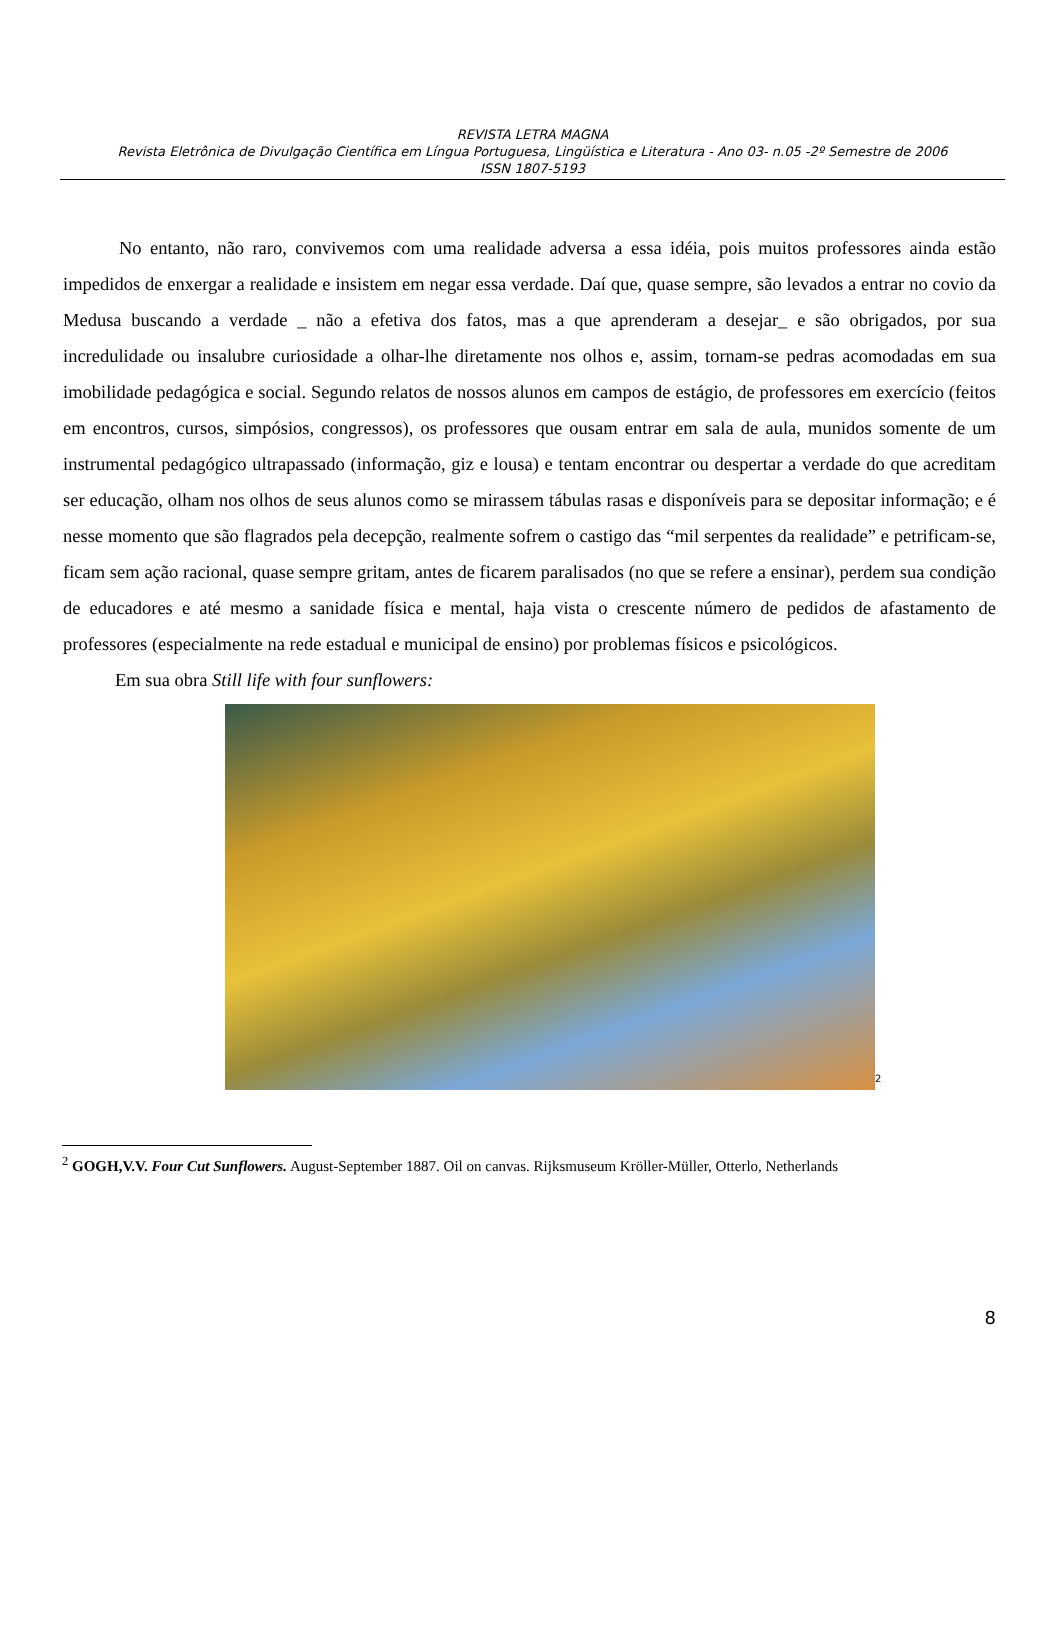REVISTA LETRA MAGNA
Revista Eletrônica de Divulgação Científica em Língua Portuguesa, Lingüística e Literatura - Ano 03- n.05 -2º Semestre de 2006
ISSN 1807-5193
No entanto, não raro, convivemos com uma realidade adversa a essa idéia, pois muitos professores ainda estão impedidos de enxergar a realidade e insistem em negar essa verdade. Daí que, quase sempre, são levados a entrar no covio da Medusa buscando a verdade _ não a efetiva dos fatos, mas a que aprenderam a desejar_ e são obrigados, por sua incredulidade ou insalubre curiosidade a olhar-lhe diretamente nos olhos e, assim, tornam-se pedras acomodadas em sua imobilidade pedagógica e social. Segundo relatos de nossos alunos em campos de estágio, de professores em exercício (feitos em encontros, cursos, simpósios, congressos), os professores que ousam entrar em sala de aula, munidos somente de um instrumental pedagógico ultrapassado (informação, giz e lousa) e tentam encontrar ou despertar a verdade do que acreditam ser educação, olham nos olhos de seus alunos como se mirassem tábulas rasas e disponíveis para se depositar informação; e é nesse momento que são flagrados pela decepção, realmente sofrem o castigo das “mil serpentes da realidade” e petrificam-se, ficam sem ação racional, quase sempre gritam, antes de ficarem paralisados (no que se refere a ensinar), perdem sua condição de educadores e até mesmo a sanidade física e mental, haja vista o crescente número de pedidos de afastamento de professores (especialmente na rede estadual e municipal de ensino) por problemas físicos e psicológicos.
Em sua obra Still life with four sunflowers:
<sup>2</sup>
<sup>2</sup> GOGH,V.V. Four Cut Sunflowers. August-September 1887. Oil on canvas. Rijksmuseum Kröller-Müller, Otterlo, Netherlands
8